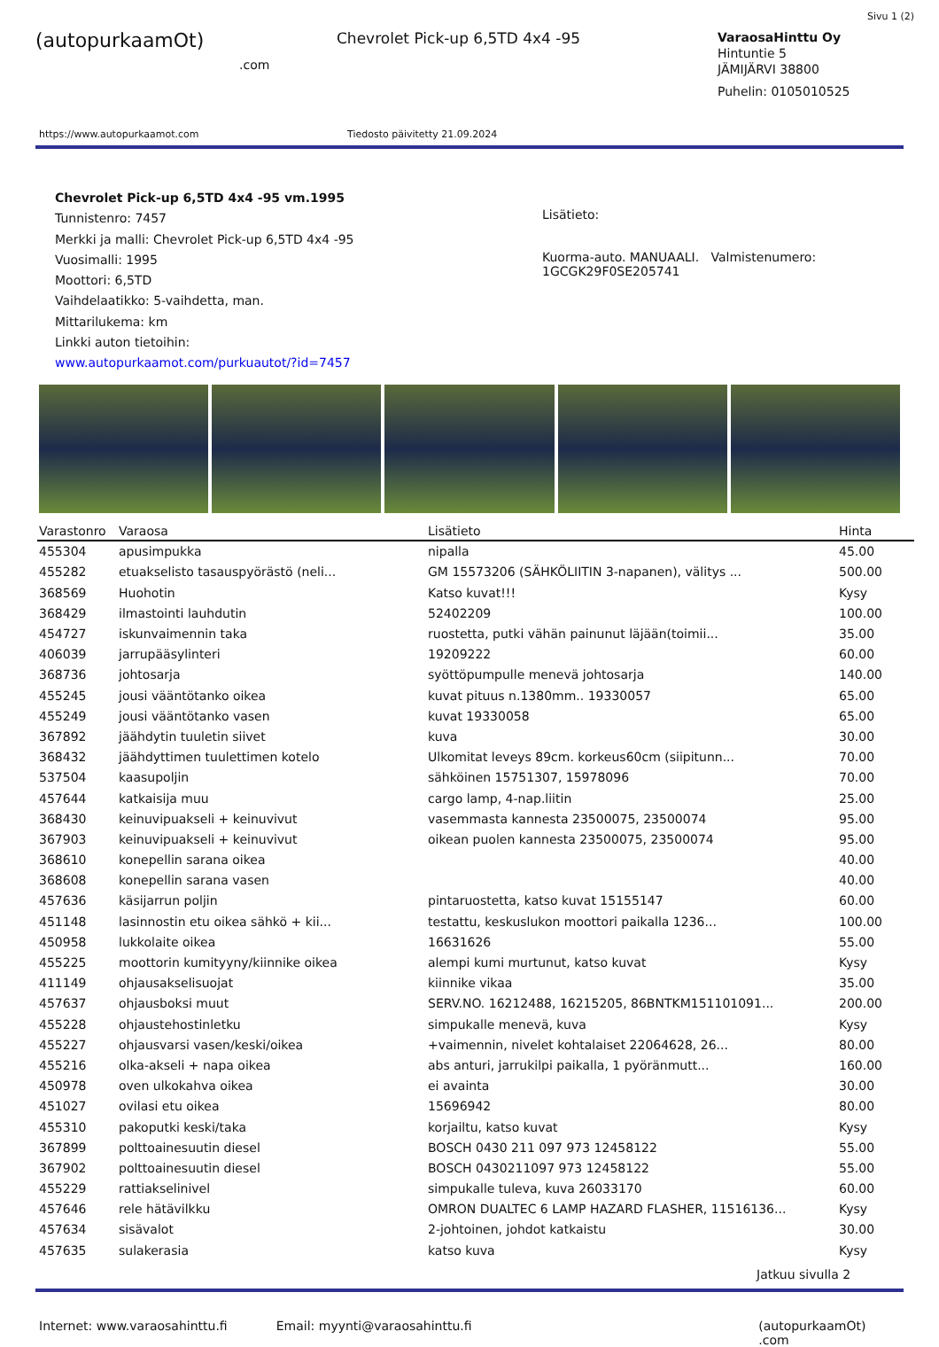Sivu 1 (2)
(autopurkaamOt)
.com
Chevrolet Pick-up 6,5TD 4x4 -95
VaraosaHinttu Oy
Hintuntie 5
JÄMIJÄRVI 38800
Puhelin: 0105010525
https://www.autopurkaamot.com Tiedosto päivitetty 21.09.2024
Chevrolet Pick-up 6,5TD 4x4 -95 vm.1995
Tunnistenro: 7457
Merkki ja malli: Chevrolet Pick-up 6,5TD 4x4 -95
Vuosimalli: 1995
Moottori: 6,5TD
Vaihdelaatikko: 5-vaihdetta, man.
Mittarilukema: km
Linkki auton tietoihin:
www.autopurkaamot.com/purkuautot/?id=7457
Lisätieto:
Kuorma-auto. MANUAALI. Valmistenumero:
1GCGK29F0SE205741
| Varastonro | Varaosa | Lisätieto | Hinta |
| --- | --- | --- | --- |
| 455304 | apusimpukka | nipalla | 45.00 |
| 455282 | etuakselisto tasauspyörästö (neli... | GM 15573206 (SÄHKÖLIITIN 3-napanen), välitys ... | 500.00 |
| 368569 | Huohotin | Katso kuvat!!! | Kysy |
| 368429 | ilmastointi lauhdutin | 52402209 | 100.00 |
| 454727 | iskunvaimennin taka | ruostetta, putki vähän painunut läjään(toimii... | 35.00 |
| 406039 | jarrupääsylinteri | 19209222 | 60.00 |
| 368736 | johtosarja | syöttöpumpulle menevä johtosarja | 140.00 |
| 455245 | jousi vääntötanko oikea | kuvat pituus n.1380mm.. 19330057 | 65.00 |
| 455249 | jousi vääntötanko vasen | kuvat 19330058 | 65.00 |
| 367892 | jäähdytin tuuletin siivet | kuva | 30.00 |
| 368432 | jäähdyttimen tuulettimen kotelo | Ulkomitat leveys 89cm. korkeus60cm (siipitunn... | 70.00 |
| 537504 | kaasupoljin | sähköinen 15751307, 15978096 | 70.00 |
| 457644 | katkaisija muu | cargo lamp, 4-nap.liitin | 25.00 |
| 368430 | keinuvipuakseli + keinuvivut | vasemmasta kannesta 23500075, 23500074 | 95.00 |
| 367903 | keinuvipuakseli + keinuvivut | oikean puolen kannesta 23500075, 23500074 | 95.00 |
| 368610 | konepellin sarana oikea | | 40.00 |
| 368608 | konepellin sarana vasen | | 40.00 |
| 457636 | käsijarrun poljin | pintaruostetta, katso kuvat 15155147 | 60.00 |
| 451148 | lasinnostin etu oikea sähkö + kii... | testattu, keskuslukon moottori paikalla 1236... | 100.00 |
| 450958 | lukkolaite oikea | 16631626 | 55.00 |
| 455225 | moottorin kumityyny/kiinnike oikea | alempi kumi murtunut, katso kuvat | Kysy |
| 411149 | ohjausakselisuojat | kiinnike vikaa | 35.00 |
| 457637 | ohjausboksi muut | SERV.NO. 16212488, 16215205, 86BNTKM151101091... | 200.00 |
| 455228 | ohjaustehostinletku | simpukalle menevä, kuva | Kysy |
| 455227 | ohjausvarsi vasen/keski/oikea | +vaimennin, nivelet kohtalaiset 22064628, 26... | 80.00 |
| 455216 | olka-akseli + napa oikea | abs anturi, jarrukilpi paikalla, 1 pyöränmutt... | 160.00 |
| 450978 | oven ulkokahva oikea | ei avainta | 30.00 |
| 451027 | ovilasi etu oikea | 15696942 | 80.00 |
| 455310 | pakoputki keski/taka | korjailtu, katso kuvat | Kysy |
| 367899 | polttoainesuutin diesel | BOSCH 0430 211 097 973 12458122 | 55.00 |
| 367902 | polttoainesuutin diesel | BOSCH 0430211097 973 12458122 | 55.00 |
| 455229 | rattiakselinivel | simpukalle tuleva, kuva 26033170 | 60.00 |
| 457646 | rele hätävilkku | OMRON DUALTEC 6 LAMP HAZARD FLASHER, 11516136... | Kysy |
| 457634 | sisävalot | 2-johtoinen, johdot katkaistu | 30.00 |
| 457635 | sulakerasia | katso kuva | Kysy |
Jatkuu sivulla 2
Internet: www.varaosahinttu.fi Email: myynti@varaosahinttu.fi (autopurkaamOt) .com